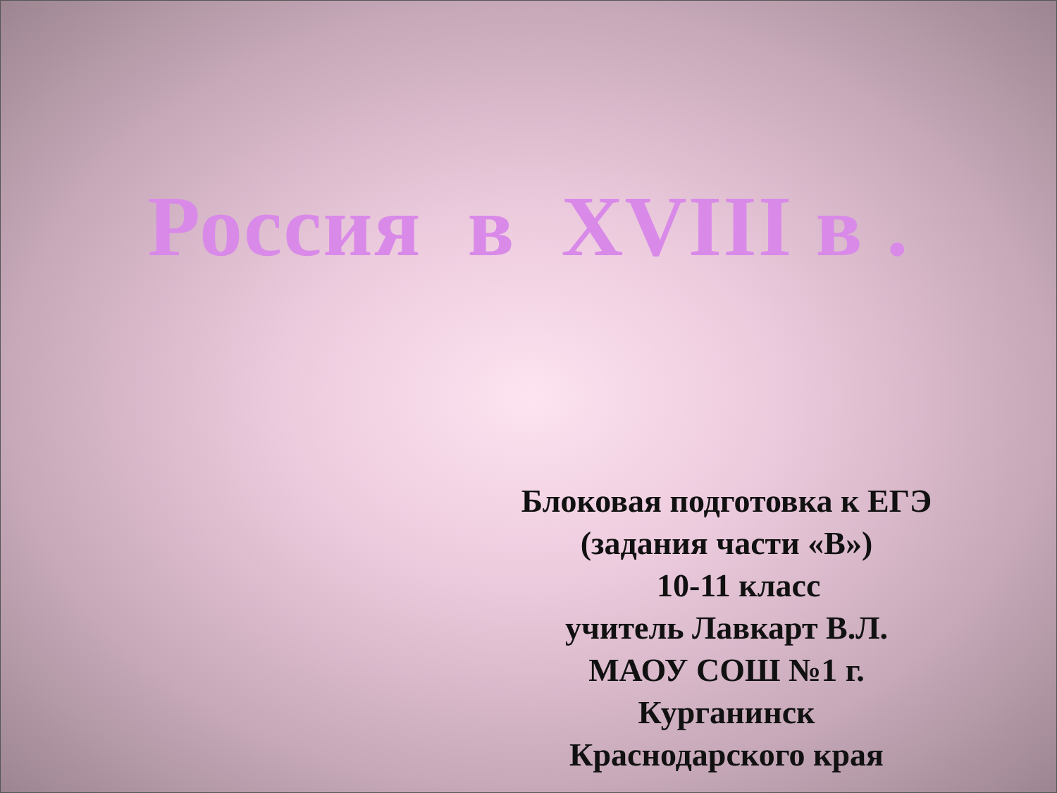Россия в XVIII в .
Блоковая подготовка к ЕГЭ
(задания части «В»)
10-11 класс
учитель Лавкарт В.Л.
МАОУ СОШ №1 г. Курганинск
Краснодарского края